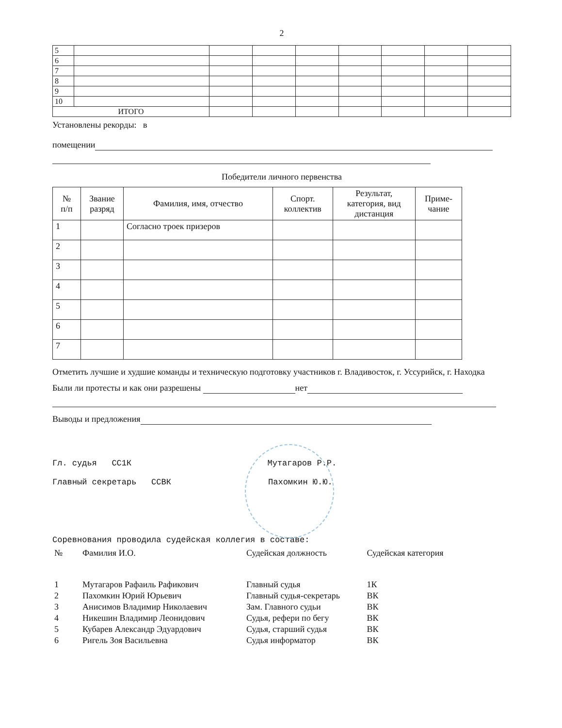2
| 5 | | | | | | | | |
| 6 | | | | | | | | |
| 7 | | | | | | | | |
| 8 | | | | | | | | |
| 9 | | | | | | | | |
| 10 | | | | | | | | |
| ИТОГО | | | | | | | | |
Установлены рекорды: в
помещении
Победители личного первенства
| № п/п | Звание разряд | Фамилия, имя, отчество | Спорт. коллектив | Результат, категория, вид дистанция | Приме- чание |
| --- | --- | --- | --- | --- | --- |
| 1 | | Согласно троек призеров | | | |
| 2 | | | | | |
| 3 | | | | | |
| 4 | | | | | |
| 5 | | | | | |
| 6 | | | | | |
| 7 | | | | | |
Отметить лучшие и худшие команды и техническую подготовку участников г. Владивосток, г. Уссурийск, г. Находка
Были ли протесты и как они разрешены нет
Выводы и предложения
Гл. судья СС1К Мутагаров Р.Р.
Главный секретарь ССВК Пахомкин Ю.Ю.
Соревнования проводила судейская коллегия в составе:
| № | Фамилия И.О. | Судейская должность | Судейская категория |
| 1 | Мутагаров Рафаиль Рафикович | Главный судья | 1К |
| 2 | Пахомкин Юрий Юрьевич | Главный судья-секретарь | ВК |
| 3 | Анисимов Владимир Николаевич | Зам. Главного судьи | ВК |
| 4 | Никешин Владимир Леонидович | Судья, рефери по бегу | ВК |
| 5 | Кубарев Александр Эдуардович | Судья, старший судья | ВК |
| 6 | Ригель Зоя Васильевна | Судья информатор | ВК |